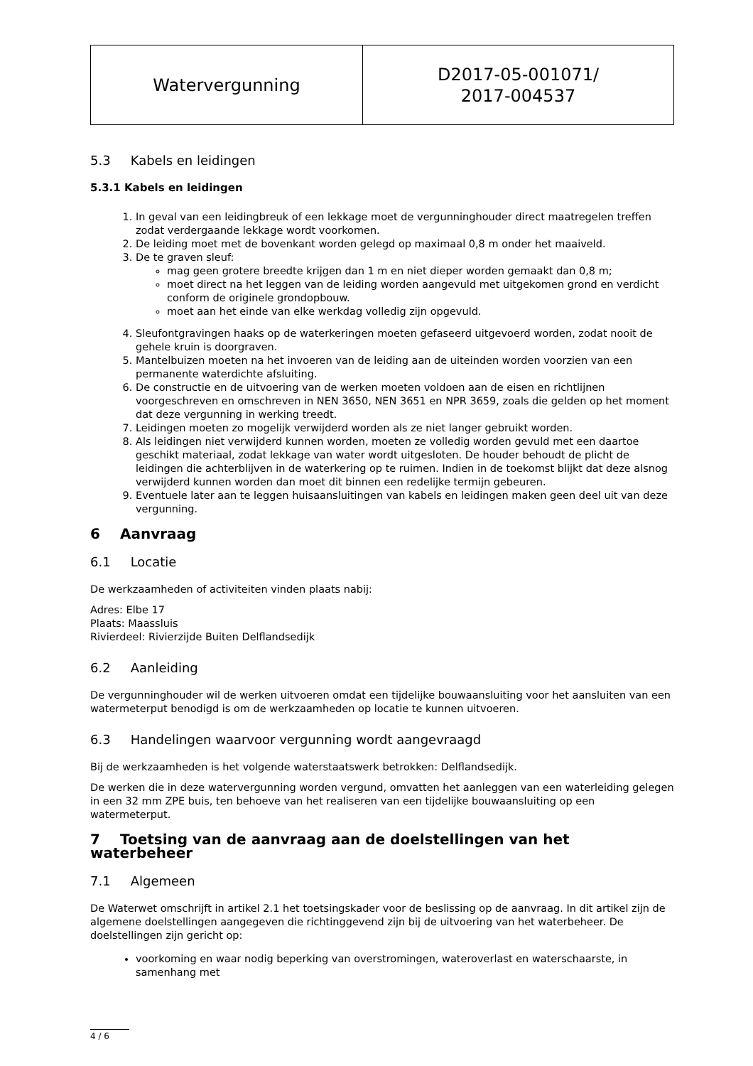| Watervergunning | D2017-05-001071/ 2017-004537 |
5.3 Kabels en leidingen
5.3.1 Kabels en leidingen
1. In geval van een leidingbreuk of een lekkage moet de vergunninghouder direct maatregelen treffen zodat verdergaande lekkage wordt voorkomen.
2. De leiding moet met de bovenkant worden gelegd op maximaal 0,8 m onder het maaiveld.
3. De te graven sleuf:
mag geen grotere breedte krijgen dan 1 m en niet dieper worden gemaakt dan 0,8 m;
moet direct na het leggen van de leiding worden aangevuld met uitgekomen grond en verdicht conform de originele grondopbouw.
moet aan het einde van elke werkdag volledig zijn opgevuld.
4. Sleufontgravingen haaks op de waterkeringen moeten gefaseerd uitgevoerd worden, zodat nooit de gehele kruin is doorgraven.
5. Mantelbuizen moeten na het invoeren van de leiding aan de uiteinden worden voorzien van een permanente waterdichte afsluiting.
6. De constructie en de uitvoering van de werken moeten voldoen aan de eisen en richtlijnen voorgeschreven en omschreven in NEN 3650, NEN 3651 en NPR 3659, zoals die gelden op het moment dat deze vergunning in werking treedt.
7. Leidingen moeten zo mogelijk verwijderd worden als ze niet langer gebruikt worden.
8. Als leidingen niet verwijderd kunnen worden, moeten ze volledig worden gevuld met een daartoe geschikt materiaal, zodat lekkage van water wordt uitgesloten. De houder behoudt de plicht de leidingen die achterblijven in de waterkering op te ruimen. Indien in de toekomst blijkt dat deze alsnog verwijderd kunnen worden dan moet dit binnen een redelijke termijn gebeuren.
9. Eventuele later aan te leggen huisaansluitingen van kabels en leidingen maken geen deel uit van deze vergunning.
6 Aanvraag
6.1 Locatie
De werkzaamheden of activiteiten vinden plaats nabij:
Adres: Elbe 17
Plaats: Maassluis
Rivierdeel: Rivierzijde Buiten Delflandsedijk
6.2 Aanleiding
De vergunninghouder wil de werken uitvoeren omdat een tijdelijke bouwaansluiting voor het aansluiten van een watermeterput benodigd is om de werkzaamheden op locatie te kunnen uitvoeren.
6.3 Handelingen waarvoor vergunning wordt aangevraagd
Bij de werkzaamheden is het volgende waterstaatswerk betrokken: Delflandsedijk.
De werken die in deze watervergunning worden vergund, omvatten het aanleggen van een waterleiding gelegen in een 32 mm ZPE buis, ten behoeve van het realiseren van een tijdelijke bouwaansluiting op een watermeterput.
7 Toetsing van de aanvraag aan de doelstellingen van het waterbeheer
7.1 Algemeen
De Waterwet omschrijft in artikel 2.1 het toetsingskader voor de beslissing op de aanvraag. In dit artikel zijn de algemene doelstellingen aangegeven die richtinggevend zijn bij de uitvoering van het waterbeheer. De doelstellingen zijn gericht op:
voorkoming en waar nodig beperking van overstromingen, wateroverlast en waterschaarste, in samenhang met
4 / 6